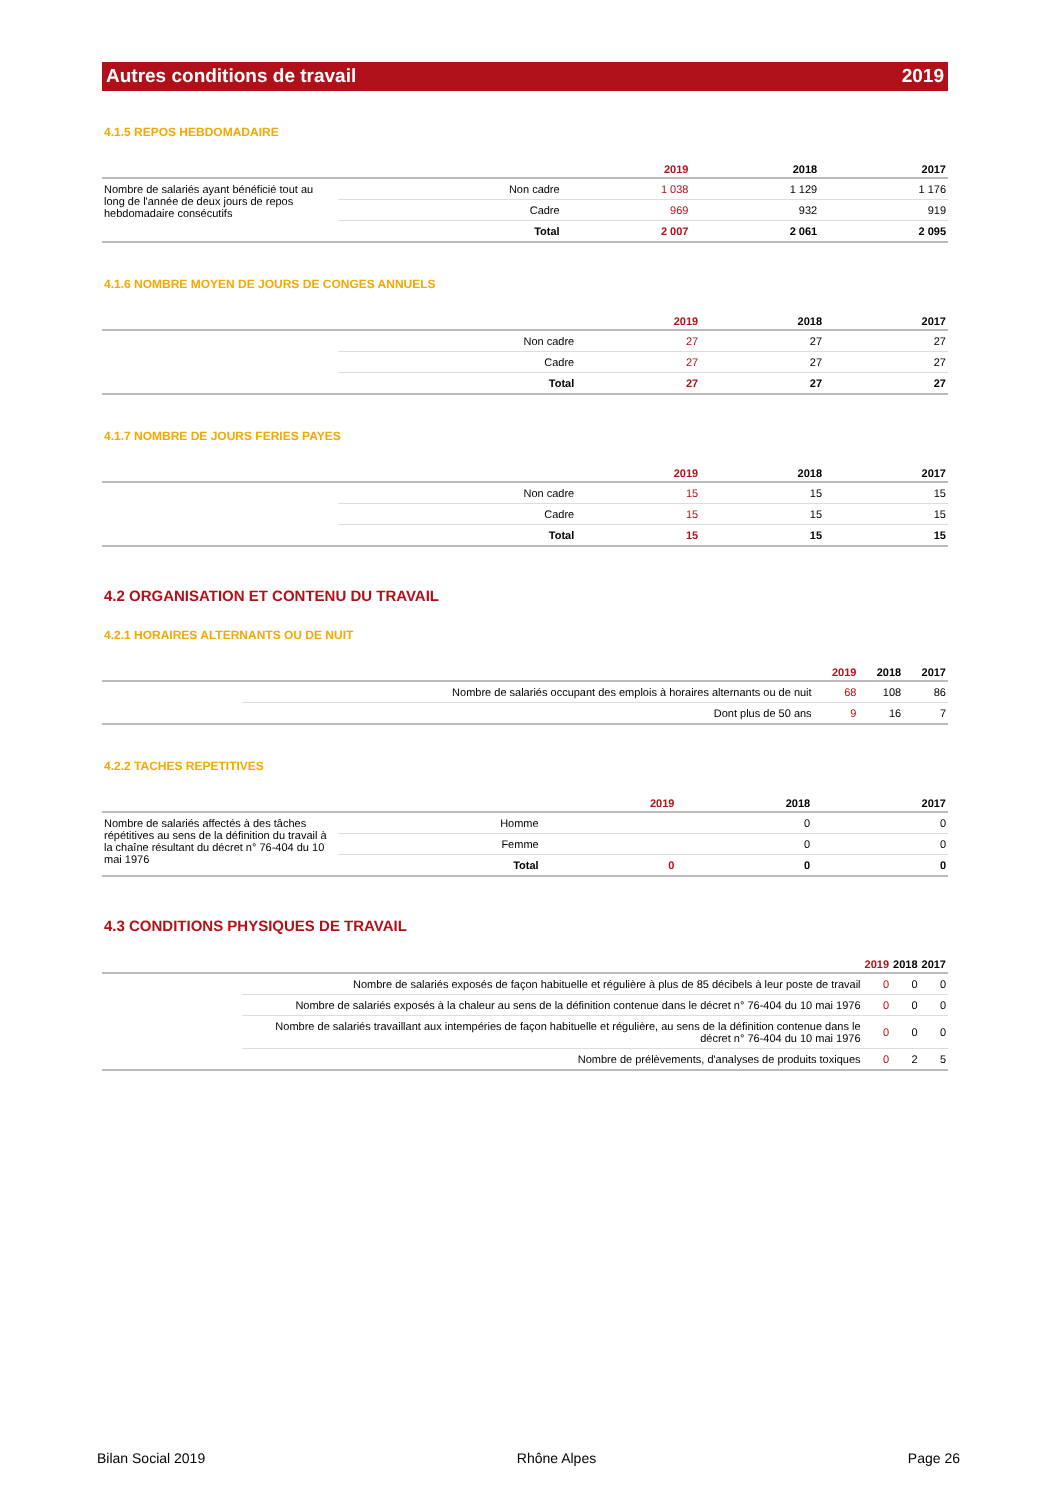Autres conditions de travail 2019
4.1.5 REPOS HEBDOMADAIRE
| | | 2019 | 2018 | 2017 |
| --- | --- | --- | --- | --- |
| Nombre de salariés ayant bénéficié tout au long de l'année de deux jours de repos hebdomadaire consécutifs | Non cadre | 1 038 | 1 129 | 1 176 |
| | Cadre | 969 | 932 | 919 |
| | Total | 2 007 | 2 061 | 2 095 |
4.1.6 NOMBRE MOYEN DE JOURS DE CONGES ANNUELS
| | | 2019 | 2018 | 2017 |
| --- | --- | --- | --- | --- |
| | Non cadre | 27 | 27 | 27 |
| | Cadre | 27 | 27 | 27 |
| | Total | 27 | 27 | 27 |
4.1.7 NOMBRE DE JOURS FERIES PAYES
| | | 2019 | 2018 | 2017 |
| --- | --- | --- | --- | --- |
| | Non cadre | 15 | 15 | 15 |
| | Cadre | 15 | 15 | 15 |
| | Total | 15 | 15 | 15 |
4.2 ORGANISATION ET CONTENU DU TRAVAIL
4.2.1 HORAIRES ALTERNANTS OU DE NUIT
| | | 2019 | 2018 | 2017 |
| --- | --- | --- | --- | --- |
| | Nombre de salariés occupant des emplois à horaires alternants ou de nuit | 68 | 108 | 86 |
| | Dont plus de 50 ans | 9 | 16 | 7 |
4.2.2 TACHES REPETITIVES
| | | 2019 | 2018 | 2017 |
| --- | --- | --- | --- | --- |
| Nombre de salariés affectés à des tâches répétitives au sens de la définition du travail à la chaîne résultant du décret n° 76-404 du 10 mai 1976 | Homme | | 0 | 0 |
| | Femme | | 0 | 0 |
| | Total | 0 | 0 | 0 |
4.3 CONDITIONS PHYSIQUES DE TRAVAIL
| | | 2019 | 2018 | 2017 |
| --- | --- | --- | --- | --- |
| | Nombre de salariés exposés de façon habituelle et régulière à plus de 85 décibels à leur poste de travail | 0 | 0 | 0 |
| | Nombre de salariés exposés à la chaleur au sens de la définition contenue dans le décret n° 76-404 du 10 mai 1976 | 0 | 0 | 0 |
| | Nombre de salariés travaillant aux intempéries de façon habituelle et régulière, au sens de la définition contenue dans le décret n° 76-404 du 10 mai 1976 | 0 | 0 | 0 |
| | Nombre de prélèvements, d'analyses de produits toxiques | 0 | 2 | 5 |
Bilan Social 2019 Rhône Alpes Page 26